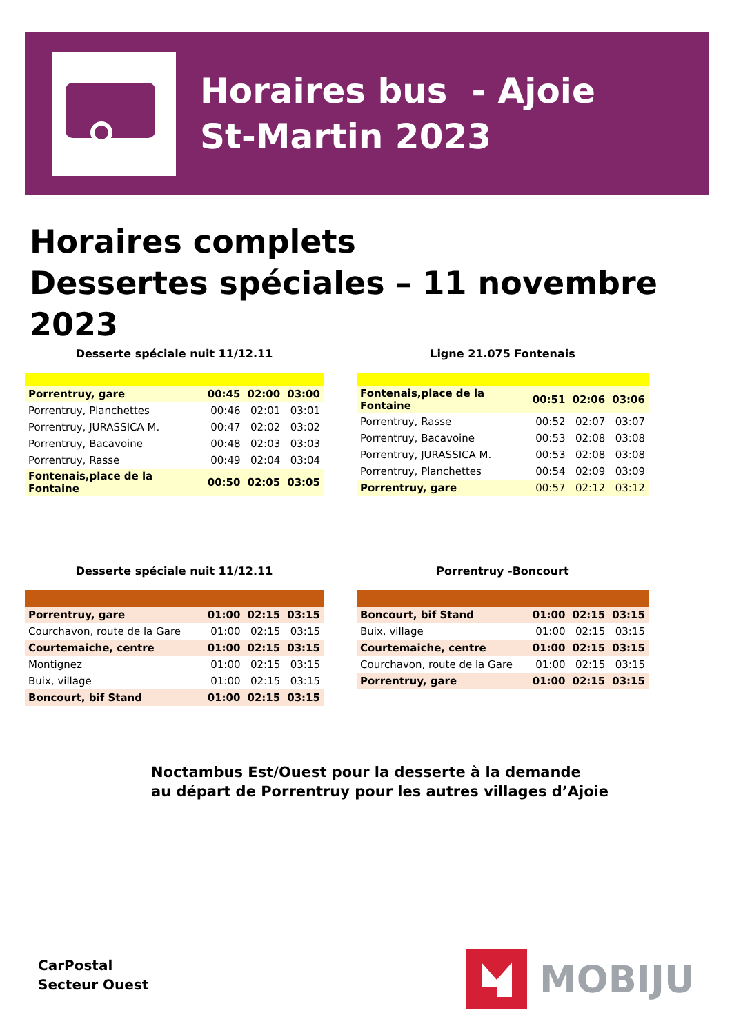Horaires bus - Ajoie
St-Martin 2023
Horaires complets
Dessertes spéciales – 11 novembre 2023
Desserte spéciale nuit 11/12.11
| Porrentruy, gare | 00:45 | 02:00 | 03:00 |
| Porrentruy, Planchettes | 00:46 | 02:01 | 03:01 |
| Porrentruy, JURASSICA M. | 00:47 | 02:02 | 03:02 |
| Porrentruy, Bacavoine | 00:48 | 02:03 | 03:03 |
| Porrentruy, Rasse | 00:49 | 02:04 | 03:04 |
| Fontenais,place de la Fontaine | 00:50 | 02:05 | 03:05 |
Ligne 21.075 Fontenais
| Fontenais,place de la Fontaine | 00:51 | 02:06 | 03:06 |
| Porrentruy, Rasse | 00:52 | 02:07 | 03:07 |
| Porrentruy, Bacavoine | 00:53 | 02:08 | 03:08 |
| Porrentruy, JURASSICA M. | 00:53 | 02:08 | 03:08 |
| Porrentruy, Planchettes | 00:54 | 02:09 | 03:09 |
| Porrentruy, gare | 00:57 | 02:12 | 03:12 |
Desserte spéciale nuit 11/12.11
| Porrentruy, gare | 01:00 | 02:15 | 03:15 |
| Courchavon, route de la Gare | 01:00 | 02:15 | 03:15 |
| Courtemaiche, centre | 01:00 | 02:15 | 03:15 |
| Montignez | 01:00 | 02:15 | 03:15 |
| Buix, village | 01:00 | 02:15 | 03:15 |
| Boncourt, bif Stand | 01:00 | 02:15 | 03:15 |
Porrentruy -Boncourt
| Boncourt, bif Stand | 01:00 | 02:15 | 03:15 |
| Buix, village | 01:00 | 02:15 | 03:15 |
| Courtemaiche, centre | 01:00 | 02:15 | 03:15 |
| Courchavon, route de la Gare | 01:00 | 02:15 | 03:15 |
| Porrentruy, gare | 01:00 | 02:15 | 03:15 |
Noctambus Est/Ouest pour la desserte à la demande
au départ de Porrentruy pour les autres villages d’Ajoie
CarPostal
Secteur Ouest
MOBIJU